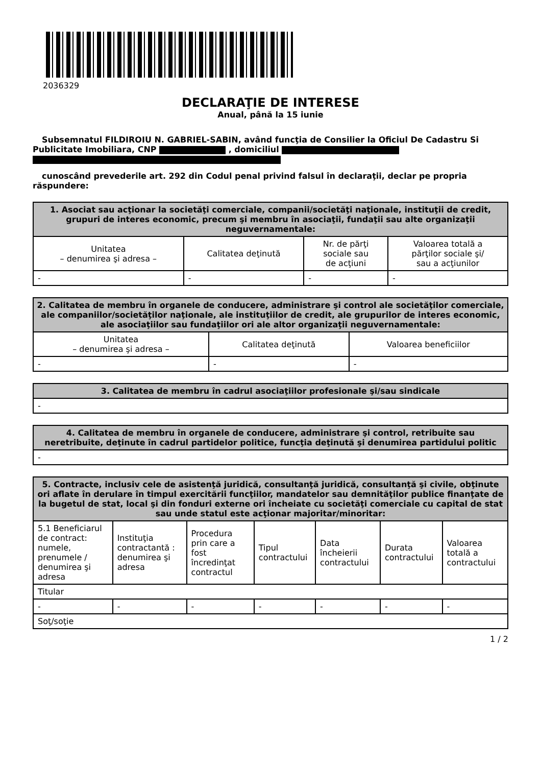2036329
DECLARAŢIE DE INTERESE
Anual, până la 15 iunie
Subsemnatul FILDIROIU N. GABRIEL-SABIN, având funcţia de Consilier la Oficiul De Cadastru Si Publicitate Imobiliara, CNP , domiciliul
cunoscând prevederile art. 292 din Codul penal privind falsul în declaraţii, declar pe propria răspundere:
| 1. Asociat sau acţionar la societăţi comerciale, companii/societăţi naţionale, instituţii de credit, grupuri de interes economic, precum şi membru în asociaţii, fundaţii sau alte organizaţii neguvernamentale: | | | |
| --- | --- | --- | --- |
| Unitatea – denumirea şi adresa – | Calitatea deţinută | Nr. de părţi sociale sau de acţiuni | Valoarea totală a părţilor sociale şi/ sau a acţiunilor |
| - | - | - | - |
| 2. Calitatea de membru în organele de conducere, administrare şi control ale societăţilor comerciale, ale companiilor/societăţilor naţionale, ale instituţiilor de credit, ale grupurilor de interes economic, ale asociaţiilor sau fundaţiilor ori ale altor organizaţii neguvernamentale: | | |
| --- | --- | --- |
| Unitatea – denumirea şi adresa – | Calitatea deţinută | Valoarea beneficiilor |
| - | - | - |
| 3. Calitatea de membru în cadrul asociaţiilor profesionale şi/sau sindicale |
| --- |
| - |
| 4. Calitatea de membru în organele de conducere, administrare şi control, retribuite sau neretribuite, deţinute în cadrul partidelor politice, funcţia deţinută şi denumirea partidului politic |
| --- |
| - |
| 5. Contracte, inclusiv cele de asistenţă juridică, consultanţă juridică, consultanţă şi civile, obţinute ori aflate în derulare în timpul exercitării funcţiilor, mandatelor sau demnităţilor publice finanţate de la bugetul de stat, local şi din fonduri externe ori încheiate cu societăţi comerciale cu capital de stat sau unde statul este acţionar majoritar/minoritar: | | | | | | |
| --- | --- | --- | --- | --- | --- | --- |
| 5.1 Beneficiarul de contract: numele, prenumele / denumirea şi adresa | Instituţia contractantă : denumirea şi adresa | Procedura prin care a fost încredinţat contractul | Tipul contractului | Data încheierii contractului | Durata contractului | Valoarea totală a contractului |
| Titular | | | | | | |
| - | - | - | - | - | - | - |
| Soţ/soţie | | | | | | |
1 / 2